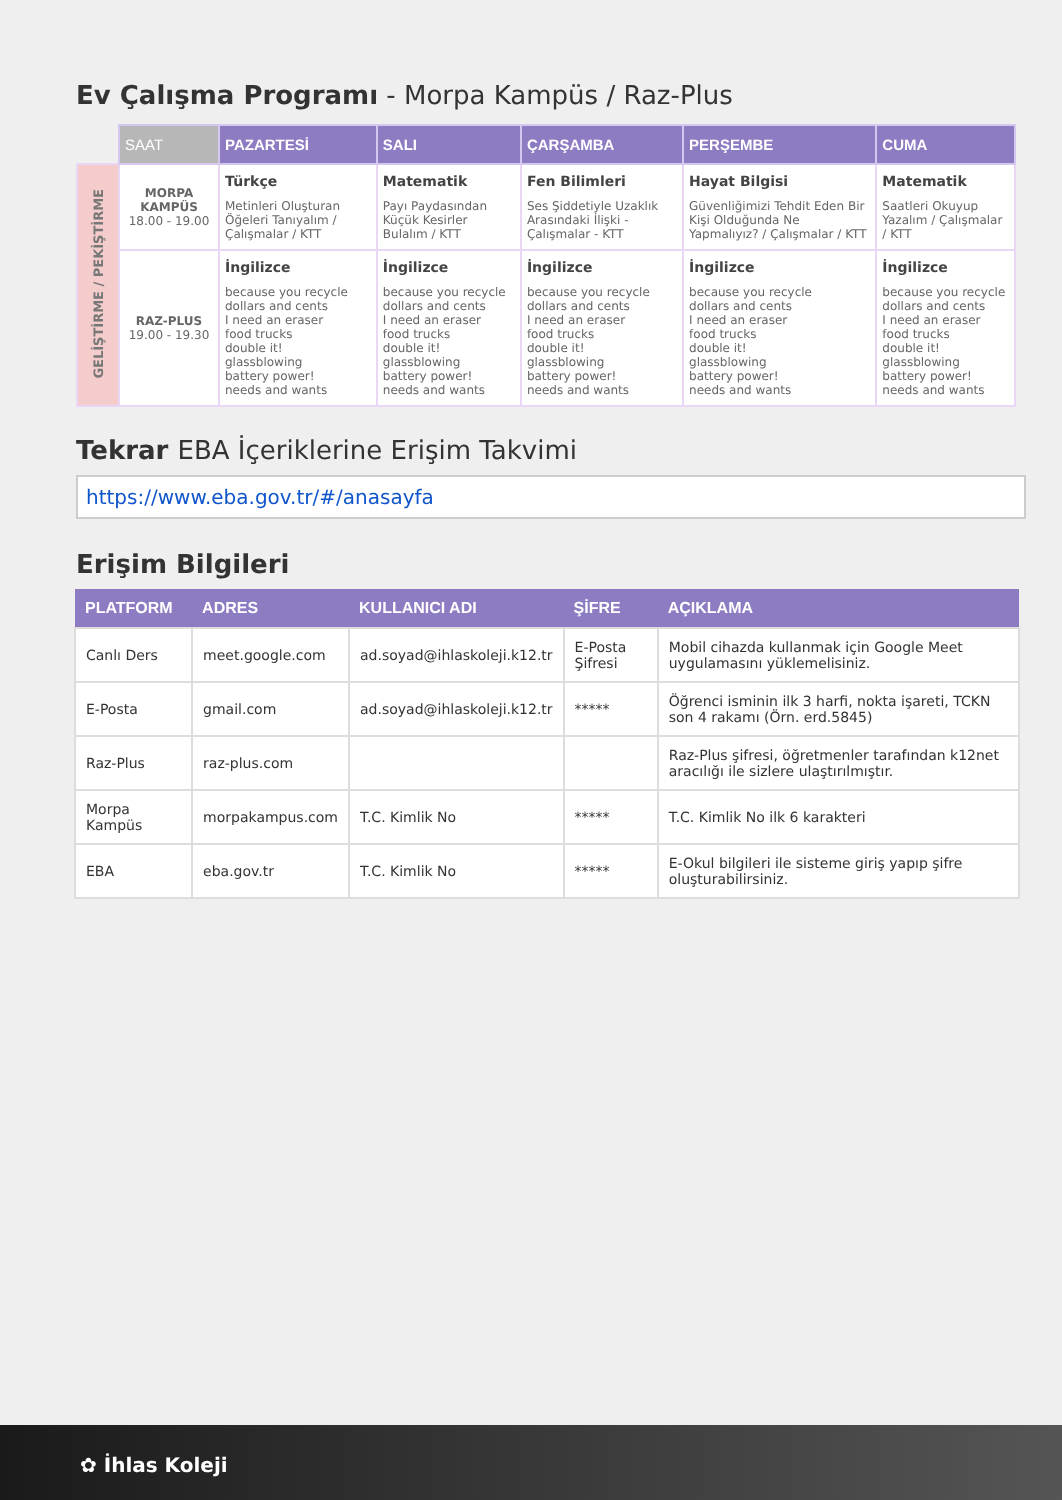Ev Çalışma Programı - Morpa Kampüs / Raz-Plus
| | SAAT | PAZARTESİ | SALI | ÇARŞAMBA | PERŞEMBE | CUMA |
| GELİŞTİRME / PEKİŞTİRME | MORPA KAMPÜS 18.00 - 19.00 | Türkçe Metinleri Oluşturan Öğeleri Tanıyalım / Çalışmalar / KTT | Matematik Payı Paydasından Küçük Kesirler Bulalım / KTT | Fen Bilimleri Ses Şiddetiyle Uzaklık Arasındaki İlişki - Çalışmalar - KTT | Hayat Bilgisi Güvenliğimizi Tehdit Eden Bir Kişi Olduğunda Ne Yapmalıyız? / Çalışmalar / KTT | Matematik Saatleri Okuyup Yazalım / Çalışmalar / KTT |
| | RAZ-PLUS 19.00 - 19.30 | İngilizce because you recycle dollars and cents I need an eraser food trucks double it! glassblowing battery power! needs and wants | İngilizce because you recycle dollars and cents I need an eraser food trucks double it! glassblowing battery power! needs and wants | İngilizce because you recycle dollars and cents I need an eraser food trucks double it! glassblowing battery power! needs and wants | İngilizce because you recycle dollars and cents I need an eraser food trucks double it! glassblowing battery power! needs and wants | İngilizce because you recycle dollars and cents I need an eraser food trucks double it! glassblowing battery power! needs and wants |
Tekrar EBA İçeriklerine Erişim Takvimi
https://www.eba.gov.tr/#/anasayfa
Erişim Bilgileri
| PLATFORM | ADRES | KULLANICI ADI | ŞİFRE | AÇIKLAMA |
| --- | --- | --- | --- | --- |
| Canlı Ders | meet.google.com | ad.soyad@ihlaskoleji.k12.tr | E-Posta Şifresi | Mobil cihazda kullanmak için Google Meet uygulamasını yüklemelisiniz. |
| E-Posta | gmail.com | ad.soyad@ihlaskoleji.k12.tr | ***** | Öğrenci isminin ilk 3 harfi, nokta işareti, TCKN son 4 rakamı (Örn. erd.5845) |
| Raz-Plus | raz-plus.com | | | Raz-Plus şifresi, öğretmenler tarafından k12net aracılığı ile sizlere ulaştırılmıştır. |
| Morpa Kampüs | morpakampus.com | T.C. Kimlik No | ***** | T.C. Kimlik No ilk 6 karakteri |
| EBA | eba.gov.tr | T.C. Kimlik No | ***** | E-Okul bilgileri ile sisteme giriş yapıp şifre oluşturabilirsiniz. |
✿ İhlas Koleji